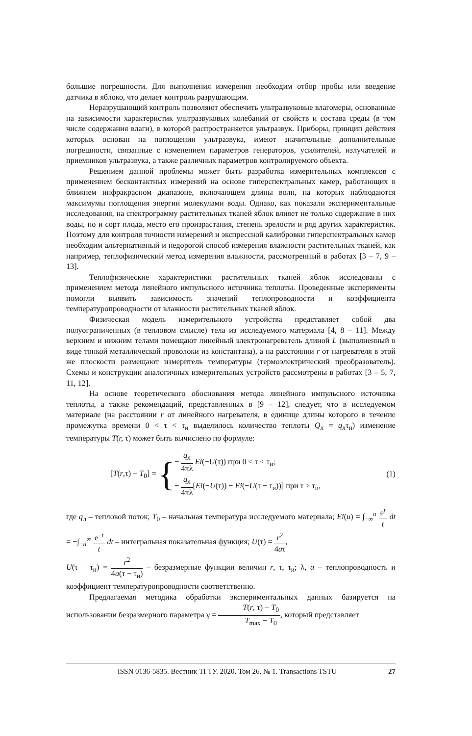большие погрешности. Для выполнения измерения необходим отбор пробы или введение датчика в яблоко, что делает контроль разрушающим.
Неразрушающий контроль позволяют обеспечить ультразвуковые влагомеры, основанные на зависимости характеристик ультразвуковых колебаний от свойств и состава среды (в том числе содержания влаги), в которой распространяется ультразвук. Приборы, принцип действия которых основан на поглощении ультразвука, имеют значительные дополнительные погрешности, связанные с изменением параметров генераторов, усилителей, излучателей и приемников ультразвука, а также различных параметров контролируемого объекта.
Решением данной проблемы может быть разработка измерительных комплексов с применением бесконтактных измерений на основе гиперспектральных камер, работающих в ближнем инфракрасном диапазоне, включающем длины волн, на которых наблюдаются максимумы поглощения энергии молекулами воды. Однако, как показали экспериментальные исследования, на спектрограмму растительных тканей яблок влияет не только содержание в них воды, но и сорт плода, место его произрастания, степень зрелости и ряд других характеристик. Поэтому для контроля точности измерений и экспрессной калибровки гиперспектральных камер необходим альтернативный и недорогой способ измерения влажности растительных тканей, как например, теплофизический метод измерения влажности, рассмотренный в работах [3 – 7, 9 – 13].
Теплофизические характеристики растительных тканей яблок исследованы с применением метода линейного импульсного источника теплоты. Проведенные эксперименты помогли выявить зависимость значений теплопроводности и коэффициента температуропроводности от влажности растительных тканей яблок.
Физическая модель измерительного устройства представляет собой два полуограниченных (в тепловом смысле) тела из исследуемого материала [4, 8 – 11]. Между верхним и нижним телами помещают линейный электронагреватель длиной L (выполненный в виде тонкой металлической проволоки из константана), а на расстоянии r от нагревателя в этой же плоскости размещают измеритель температуры (термоэлектрический преобразователь). Схемы и конструкции аналогичных измерительных устройств рассмотрены в работах [3 – 5, 7, 11, 12].
На основе теоретического обоснования метода линейного импульсного источника теплоты, а также рекомендаций, представленных в [9 – 12], следует, что в исследуемом материале (на расстоянии r от линейного нагревателя, в единице длины которого в течение промежутка времени 0 < τ < τ<sub>и</sub> выделилось количество теплоты Q<sub>л</sub> = q<sub>л</sub>τ<sub>и</sub>) изменение температуры T(r, τ) может быть вычислено по формуле:
[T(r,τ) − T<sub>0</sub>] = {− q<sub>л</sub> 4πλ Ei(−U(τ)) при 0 < τ < τ<sub>и</sub>;
− q<sub>л</sub> 4πλ[Ei(−U(τ)) − Ei(−U(τ − τ<sub>и</sub>))] при τ ≥ τ<sub>и</sub>,
(1)
где q<sub>л</sub> – тепловой поток; T<sub>0</sub> – начальная температура исследуемого материала; Ei(u) = ∫<sub>−∞</sub><sup>u</sup> e<sup>t</sup> t dt = −∫<sub>−u</sub><sup>∞</sup> e<sup>−t</sup> t dt – интегральная показательная функция; U(τ) = r<sup>2</sup> 4aτ,
U(τ − τ<sub>и</sub>) = r<sup>2</sup> 4a(τ − τ<sub>и</sub>) – безразмерные функции величин r, τ, τ<sub>и</sub>; λ, a – теплопроводность и коэффициент температуропроводности соответственно.
Предлагаемая методика обработки экспериментальных данных базируется на использовании безразмерного параметра γ = T(r, τ) − T<sub>0</sub> T<sub>max</sub> − T<sub>0</sub>, который представляет
ISSN 0136-5835. Вестник ТГТУ. 2020. Том 26. № 1. Transactions TSTU 27